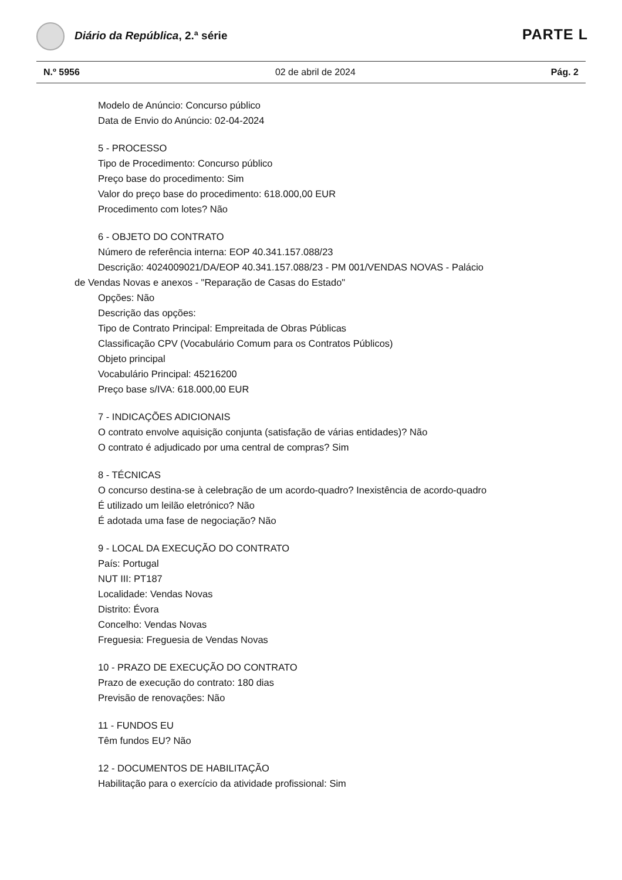Diário da República, 2.ª série PARTE L
N.º 5956 02 de abril de 2024 Pág. 2
Modelo de Anúncio: Concurso público
Data de Envio do Anúncio: 02-04-2024
5 - PROCESSO
Tipo de Procedimento: Concurso público
Preço base do procedimento: Sim
Valor do preço base do procedimento: 618.000,00 EUR
Procedimento com lotes? Não
6 - OBJETO DO CONTRATO
Número de referência interna: EOP 40.341.157.088/23
Descrição: 4024009021/DA/EOP 40.341.157.088/23 - PM 001/VENDAS NOVAS - Palácio
de Vendas Novas e anexos - "Reparação de Casas do Estado"
Opções: Não
Descrição das opções:
Tipo de Contrato Principal: Empreitada de Obras Públicas
Classificação CPV (Vocabulário Comum para os Contratos Públicos)
Objeto principal
Vocabulário Principal: 45216200
Preço base s/IVA: 618.000,00 EUR
7 - INDICAÇÕES ADICIONAIS
O contrato envolve aquisição conjunta (satisfação de várias entidades)? Não
O contrato é adjudicado por uma central de compras? Sim
8 - TÉCNICAS
O concurso destina-se à celebração de um acordo-quadro? Inexistência de acordo-quadro
É utilizado um leilão eletrónico? Não
É adotada uma fase de negociação? Não
9 - LOCAL DA EXECUÇÃO DO CONTRATO
País: Portugal
NUT III: PT187
Localidade: Vendas Novas
Distrito: Évora
Concelho: Vendas Novas
Freguesia: Freguesia de Vendas Novas
10 - PRAZO DE EXECUÇÃO DO CONTRATO
Prazo de execução do contrato: 180 dias
Previsão de renovações: Não
11 - FUNDOS EU
Têm fundos EU? Não
12 - DOCUMENTOS DE HABILITAÇÃO
Habilitação para o exercício da atividade profissional: Sim